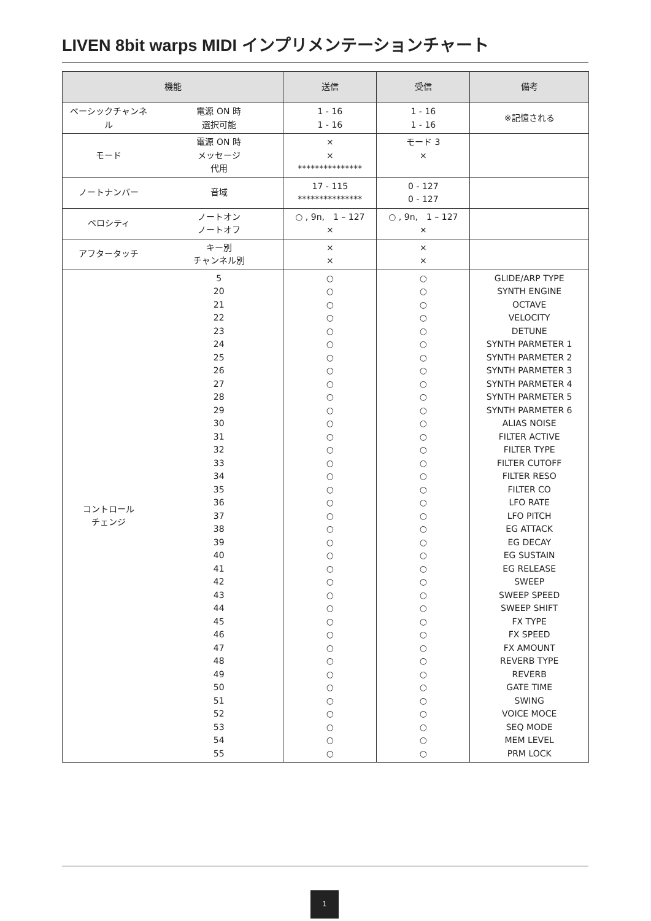LIVEN 8bit warps MIDI インプリメンテーションチャート
| 機能 | | 送信 | 受信 | 備考 |
| --- | --- | --- | --- | --- |
| ベーシックチャンネ ル | 電源 ON 時 選択可能 | 1 - 16 1 - 16 | 1 - 16 1 - 16 | ※記憶される |
| モード | 電源 ON 時 メッセージ 代用 | × × *************** | モード 3 × | |
| ノートナンバー | 音域 | 17 - 115 *************** | 0 - 127 0 - 127 | |
| ベロシティ | ノートオン ノートオフ | ○ , 9n, 1 – 127 × | ○ , 9n, 1 – 127 × | |
| アフタータッチ | キー別 チャンネル別 | × × | × × | |
| コントロール チェンジ | 5 20 21 22 23 24 25 26 27 28 29 30 31 32 33 34 35 36 37 38 39 40 41 42 43 44 45 46 47 48 49 50 51 52 53 54 55 | ○ ○ ○ ○ ○ ○ ○ ○ ○ ○ ○ ○ ○ ○ ○ ○ ○ ○ ○ ○ ○ ○ ○ ○ ○ ○ ○ ○ ○ ○ ○ ○ ○ ○ ○ ○ ○ | ○ ○ ○ ○ ○ ○ ○ ○ ○ ○ ○ ○ ○ ○ ○ ○ ○ ○ ○ ○ ○ ○ ○ ○ ○ ○ ○ ○ ○ ○ ○ ○ ○ ○ ○ ○ ○ | GLIDE/ARP TYPE SYNTH ENGINE OCTAVE VELOCITY DETUNE SYNTH PARMETER 1 SYNTH PARMETER 2 SYNTH PARMETER 3 SYNTH PARMETER 4 SYNTH PARMETER 5 SYNTH PARMETER 6 ALIAS NOISE FILTER ACTIVE FILTER TYPE FILTER CUTOFF FILTER RESO FILTER CO LFO RATE LFO PITCH EG ATTACK EG DECAY EG SUSTAIN EG RELEASE SWEEP SWEEP SPEED SWEEP SHIFT FX TYPE FX SPEED FX AMOUNT REVERB TYPE REVERB GATE TIME SWING VOICE MOCE SEQ MODE MEM LEVEL PRM LOCK |
1